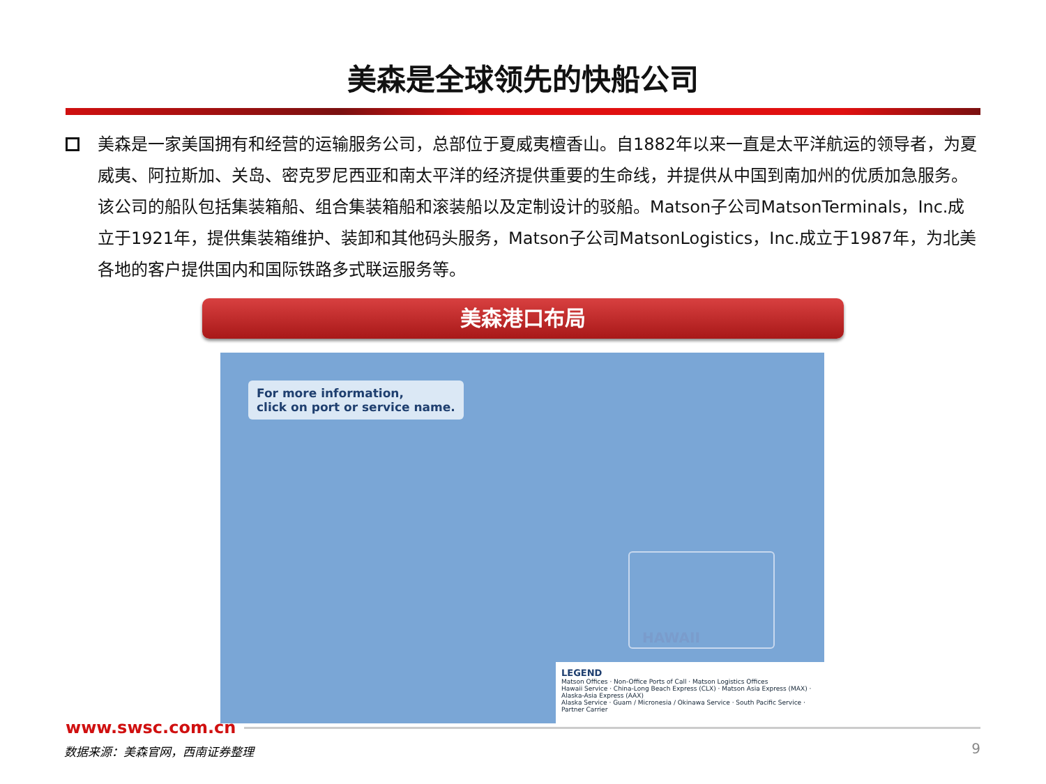美森是全球领先的快船公司
美森是一家美国拥有和经营的运输服务公司，总部位于夏威夷檀香山。自1882年以来一直是太平洋航运的领导者，为夏威夷、阿拉斯加、关岛、密克罗尼西亚和南太平洋的经济提供重要的生命线，并提供从中国到南加州的优质加急服务。该公司的船队包括集装箱船、组合集装箱船和滚装船以及定制设计的驳船。Matson子公司MatsonTerminals，Inc.成立于1921年，提供集装箱维护、装卸和其他码头服务，Matson子公司MatsonLogistics，Inc.成立于1987年，为北美各地的客户提供国内和国际铁路多式联运服务等。
美森港口布局
For more information,
click on port or service name.
HAWAII
LEGEND
Matson Offices · Non-Office Ports of Call · Matson Logistics Offices
Hawaii Service · China-Long Beach Express (CLX) · Matson Asia Express (MAX) · Alaska-Asia Express (AAX)
Alaska Service · Guam / Micronesia / Okinawa Service · South Pacific Service · Partner Carrier
www.swsc.com.cn
数据来源：美森官网，西南证券整理 9